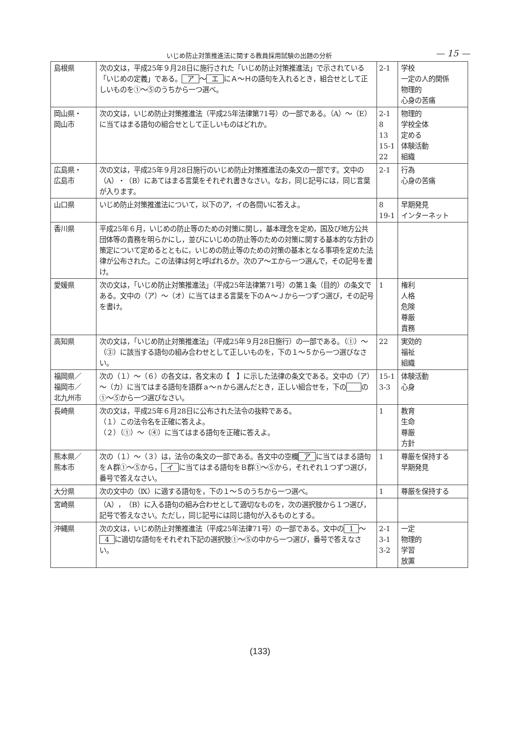いじめ防止対策推進法に関する教員採用試験の出題の分析 — 15 —
| 島根県 | 次の文は，平成25年９月28日に施行された「いじめ防止対策推進法」で示されている「いじめの定義」である。 ア ～ エ にＡ～Ｈの語句を入れるとき，組合せとして正しいものを①～⑤のうちから一つ選べ。 | 2-1 | 学校 一定の人的関係 物理的 心身の苦痛 |
| 岡山県・ 岡山市 | 次の文は，いじめ防止対策推進法（平成25年法律第71号）の一部である。（A）～（E）に当てはまる語句の組合せとして正しいものはどれか。 | 2-1 8 13 15-1 22 | 物理的 学校全体 定める 体験活動 組織 |
| 広島県・ 広島市 | 次の文は，平成25年９月28日施行のいじめ防止対策推進法の条文の一部です。文中の（A）・（B）にあてはまる言葉をそれぞれ書きなさい。なお，同じ記号には，同じ言葉が入ります。 | 2-1 | 行為 心身の苦痛 |
| 山口県 | いじめ防止対策推進法について，以下のア，イの各問いに答えよ。 | 8 19-1 | 早期発見 インターネット |
| 香川県 | 平成25年６月，いじめの防止等のための対策に関し，基本理念を定め，国及び地方公共団体等の責務を明らかにし，並びにいじめの防止等のための対策に関する基本的な方針の策定について定めるとともに，いじめの防止等のための対策の基本となる事項を定めた法律が公布された。この法律は何と呼ばれるか。次のア～エから一つ選んで，その記号を書け。 | | |
| 愛媛県 | 次の文は，「いじめ防止対策推進法」（平成25年法律第71号）の第１条（目的）の条文である。文中の（ア）～（オ）に当てはまる言葉を下のＡ～Ｊから一つずつ選び，その記号を書け。 | 1 | 権利 人格 危険 尊厳 責務 |
| 高知県 | 次の文は，「いじめ防止対策推進法」（平成25年９月28日施行）の一部である。（①）～（③）に該当する語句の組み合わせとして正しいものを，下の１～５から一つ選びなさい。 | 22 | 実効的 福祉 組織 |
| 福岡県／ 福岡市／ 北九州市 | 次の（１）～（６）の各文は，各文末の【 】に示した法律の条文である。文中の（ア）～（カ）に当てはまる語句を語群ａ～ｎから選んだとき，正しい組合せを，下の の①～⑤から一つ選びなさい。 | 15-1 3-3 | 体験活動 心身 |
| 長崎県 | 次の文は，平成25年６月28日に公布された法令の抜粋である。 （１）この法令名を正確に答えよ。 （２）（①）～（④）に当てはまる語句を正確に答えよ。 | 1 | 教育 生命 尊厳 方針 |
| 熊本県／ 熊本市 | 次の（１）～（３）は，法令の条文の一部である。各文中の空欄 ア に当てはまる語句をＡ群①～⑤から， イ に当てはまる語句をＢ群①～⑤から，それぞれ１つずつ選び，番号で答えなさい。 | 1 | 尊厳を保持する 早期発見 |
| 大分県 | 次の文中の（Ⅸ）に適する語句を，下の１～５のうちから一つ選べ。 | 1 | 尊厳を保持する |
| 宮崎県 | （A），（B）に入る語句の組み合わせとして適切なものを，次の選択肢から１つ選び，記号で答えなさい。ただし，同じ記号には同じ語句が入るものとする。 | | |
| 沖縄県 | 次の文は，いじめ防止対策推進法（平成25年法律71号）の一部である。文中の 1 ～ 4 に適切な語句をそれぞれ下記の選択肢①～⑤の中から一つ選び，番号で答えなさい。 | 2-1 3-1 3-2 | 一定 物理的 学習 放置 |
(133)